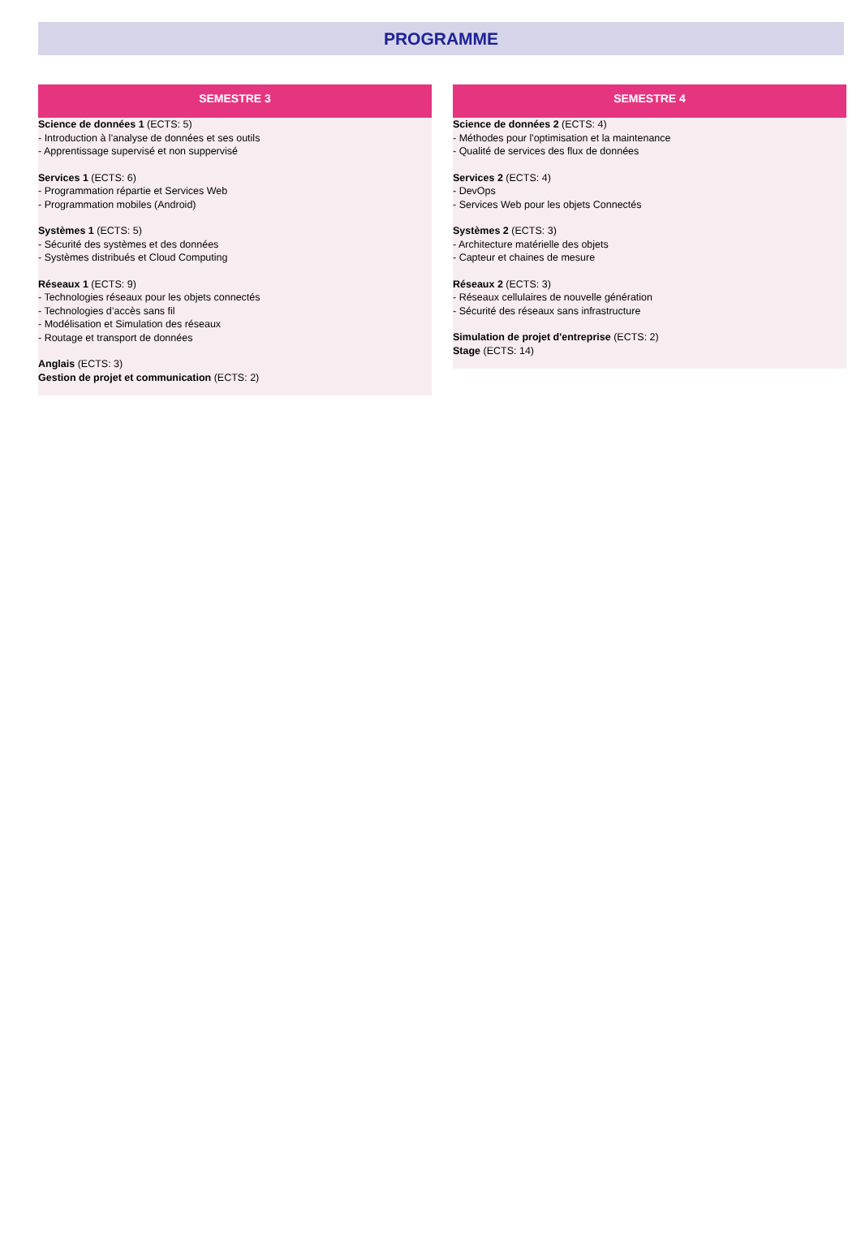PROGRAMME
SEMESTRE 3
Science de données 1 (ECTS: 5)
- Introduction à l'analyse de données et ses outils
- Apprentissage supervisé et non suppervisé
Services 1 (ECTS: 6)
- Programmation répartie et Services Web
- Programmation mobiles (Android)
Systèmes 1 (ECTS: 5)
- Sécurité des systèmes et des données
- Systèmes distribués et Cloud Computing
Réseaux 1 (ECTS: 9)
- Technologies réseaux pour les objets connectés
- Technologies d’accès sans fil
- Modélisation et Simulation des réseaux
- Routage et transport de données
Anglais (ECTS: 3)
Gestion de projet et communication (ECTS: 2)
SEMESTRE 4
Science de données 2 (ECTS: 4)
- Méthodes pour l'optimisation et la maintenance
- Qualité de services des flux de données
Services 2 (ECTS: 4)
- DevOps
- Services Web pour les objets Connectés
Systèmes 2 (ECTS: 3)
- Architecture matérielle des objets
- Capteur et chaines de mesure
Réseaux 2 (ECTS: 3)
- Réseaux cellulaires de nouvelle génération
- Sécurité des réseaux sans infrastructure
Simulation de projet d'entreprise (ECTS: 2)
Stage (ECTS: 14)